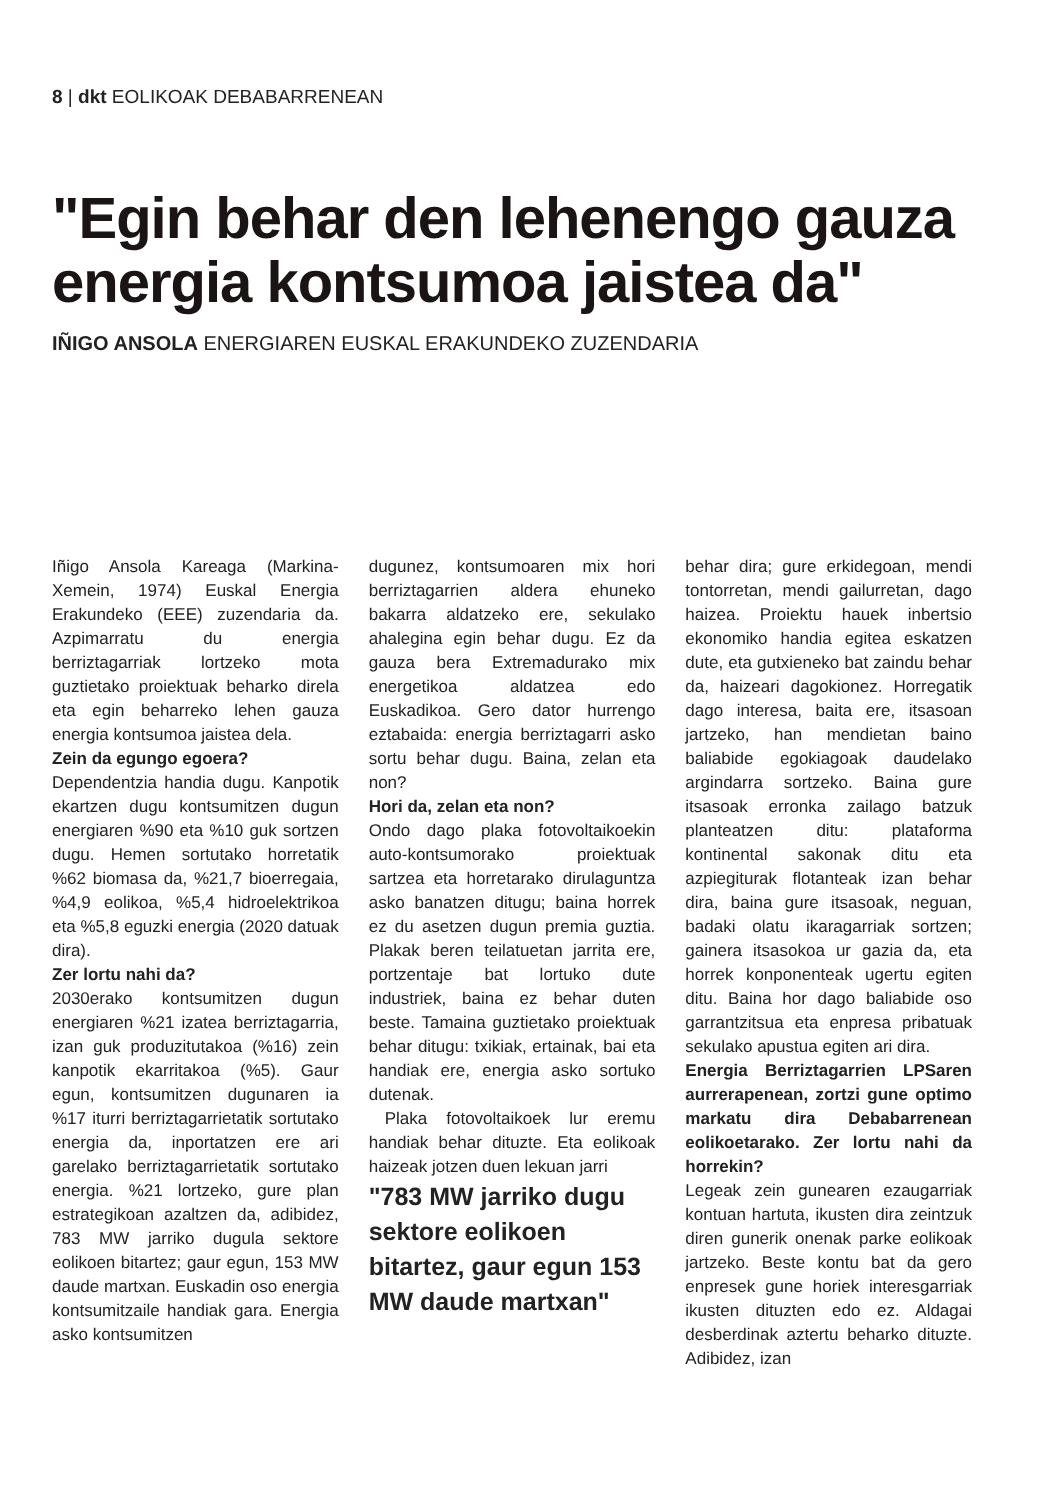8 | dkt EOLIKOAK DEBABARRENEAN
"Egin behar den lehenengo gauza energia kontsumoa jaistea da"
IÑIGO ANSOLA ENERGIAREN EUSKAL ERAKUNDEKO ZUZENDARIA
Iñigo Ansola Kareaga (Markina-Xemein, 1974) Euskal Energia Erakundeko (EEE) zuzendaria da. Azpimarratu du energia berriztagarriak lortzeko mota guztietako proiektuak beharko direla eta egin beharreko lehen gauza energia kontsumoa jaistea dela.
Zein da egungo egoera?
Dependentzia handia dugu. Kanpotik ekartzen dugu kontsumitzen dugun energiaren %90 eta %10 guk sortzen dugu. Hemen sortutako horretatik %62 biomasa da, %21,7 bioerregaia, %4,9 eolikoa, %5,4 hidroelektrikoa eta %5,8 eguzki energia (2020 datuak dira).
Zer lortu nahi da?
2030erako kontsumitzen dugun energiaren %21 izatea berriztagarria, izan guk produzitutakoa (%16) zein kanpotik ekarritakoa (%5). Gaur egun, kontsumitzen dugunaren ia %17 iturri berriztagarrietatik sortutako energia da, inportatzen ere ari garelako berriztagarrietatik sortutako energia. %21 lortzeko, gure plan estrategikoan azaltzen da, adibidez, 783 MW jarriko dugula sektore eolikoen bitartez; gaur egun, 153 MW daude martxan. Euskadin oso energia kontsumitzaile handiak gara. Energia asko kontsumitzen
dugunez, kontsumoaren mix hori berriztagarrien aldera ehuneko bakarra aldatzeko ere, sekulako ahalegina egin behar dugu. Ez da gauza bera Extremadurako mix energetikoa aldatzea edo Euskadikoa. Gero dator hurrengo eztabaida: energia berriztagarri asko sortu behar dugu. Baina, zelan eta non?
Hori da, zelan eta non?
Ondo dago plaka fotovoltaikoekin auto-kontsumorako proiektuak sartzea eta horretarako dirulaguntza asko banatzen ditugu; baina horrek ez du asetzen dugun premia guztia. Plakak beren teilatuetan jarrita ere, portzentaje bat lortuko dute industriek, baina ez behar duten beste. Tamaina guztietako proiektuak behar ditugu: txikiak, ertainak, bai eta handiak ere, energia asko sortuko dutenak.
Plaka fotovoltaikoek lur eremu handiak behar dituzte. Eta eolikoak haizeak jotzen duen lekuan jarri
"783 MW jarriko dugu sektore eolikoen bitartez, gaur egun 153 MW daude martxan"
behar dira; gure erkidegoan, mendi tontorretan, mendi gailurretan, dago haizea. Proiektu hauek inbertsio ekonomiko handia egitea eskatzen dute, eta gutxieneko bat zaindu behar da, haizeari dagokionez. Horregatik dago interesa, baita ere, itsasoan jartzeko, han mendietan baino baliabide egokiagoak daudelako argindarra sortzeko. Baina gure itsasoak erronka zailago batzuk planteatzen ditu: plataforma kontinental sakonak ditu eta azpiegiturak flotanteak izan behar dira, baina gure itsasoak, neguan, badaki olatu ikaragarriak sortzen; gainera itsasokoa ur gazia da, eta horrek konponenteak ugertu egiten ditu. Baina hor dago baliabide oso garrantzitsua eta enpresa pribatuak sekulako apustua egiten ari dira.
Energia Berriztagarrien LPSaren aurrerapenean, zortzi gune optimo markatu dira Debabarrenean eolikoetarako. Zer lortu nahi da horrekin?
Legeak zein gunearen ezaugarriak kontuan hartuta, ikusten dira zeintzuk diren gunerik onenak parke eolikoak jartzeko. Beste kontu bat da gero enpresek gune horiek interesgarriak ikusten dituzten edo ez. Aldagai desberdinak aztertu beharko dituzte. Adibidez, izan